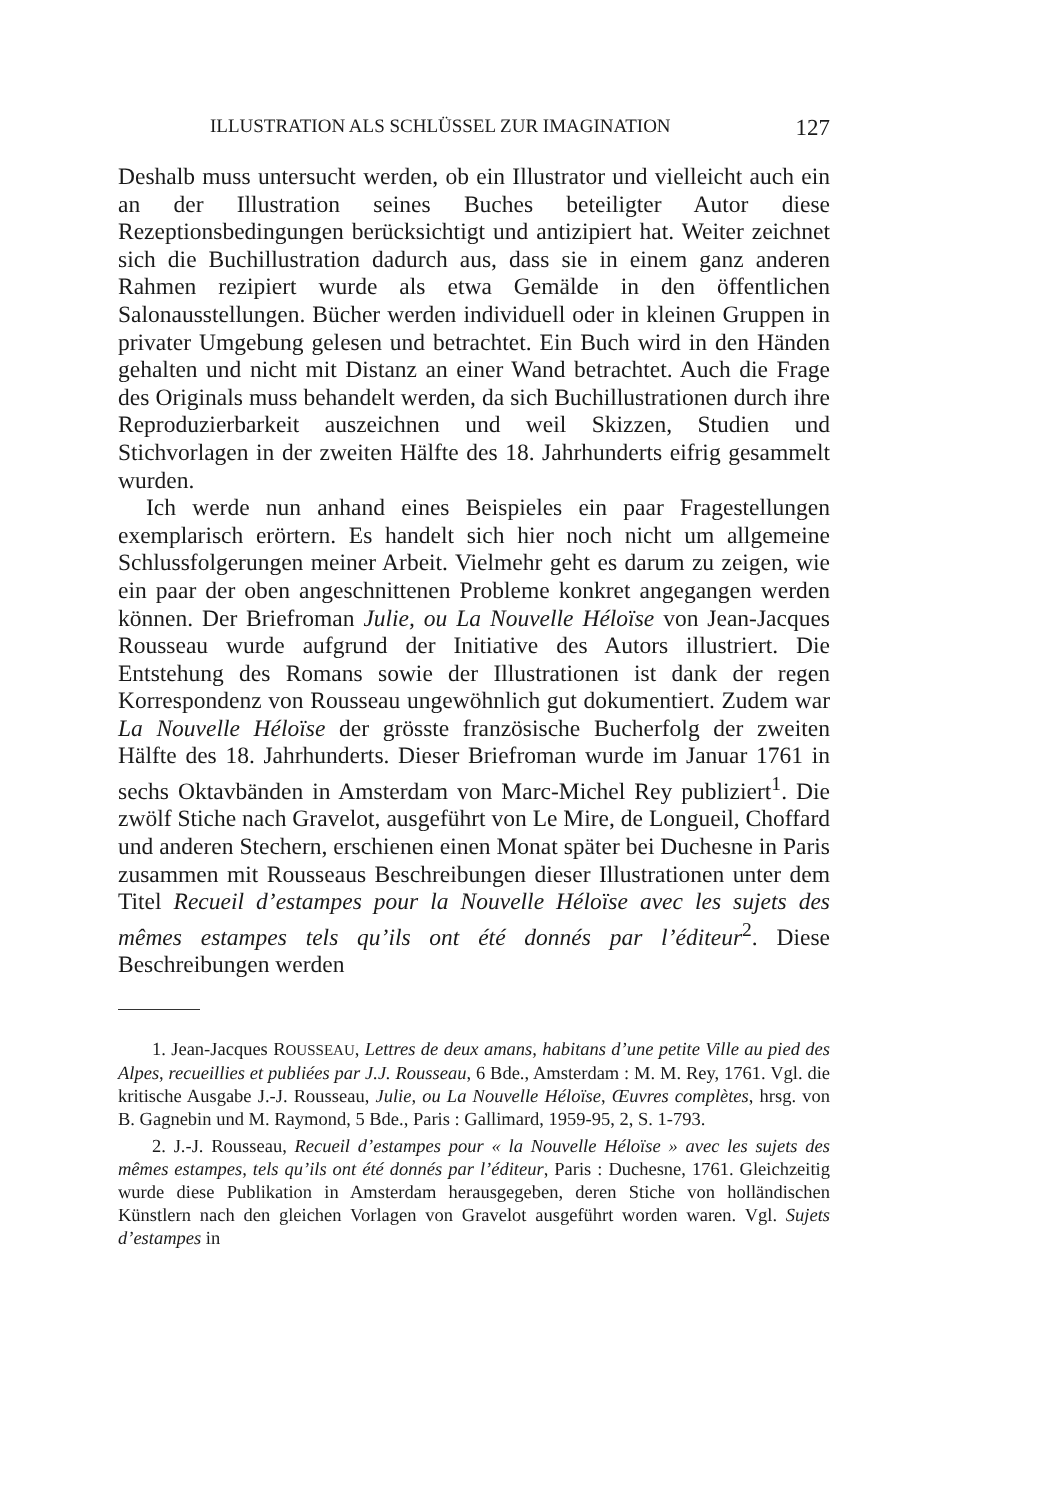ILLUSTRATION ALS SCHLÜSSEL ZUR IMAGINATION 127
Deshalb muss untersucht werden, ob ein Illustrator und vielleicht auch ein an der Illustration seines Buches beteiligter Autor diese Rezeptionsbedingungen berücksichtigt und antizipiert hat. Weiter zeichnet sich die Buchillustration dadurch aus, dass sie in einem ganz anderen Rahmen rezipiert wurde als etwa Gemälde in den öffentlichen Salonausstellungen. Bücher werden individuell oder in kleinen Gruppen in privater Umgebung gelesen und betrachtet. Ein Buch wird in den Händen gehalten und nicht mit Distanz an einer Wand betrachtet. Auch die Frage des Originals muss behandelt werden, da sich Buchillustrationen durch ihre Reproduzierbarkeit auszeichnen und weil Skizzen, Studien und Stichvorlagen in der zweiten Hälfte des 18. Jahrhunderts eifrig gesammelt wurden.
Ich werde nun anhand eines Beispieles ein paar Fragestellungen exemplarisch erörtern. Es handelt sich hier noch nicht um allgemeine Schlussfolgerungen meiner Arbeit. Vielmehr geht es darum zu zeigen, wie ein paar der oben angeschnittenen Probleme konkret angegangen werden können. Der Briefroman Julie, ou La Nouvelle Héloïse von Jean-Jacques Rousseau wurde aufgrund der Initiative des Autors illustriert. Die Entstehung des Romans sowie der Illustrationen ist dank der regen Korrespondenz von Rousseau ungewöhnlich gut dokumentiert. Zudem war La Nouvelle Héloïse der grösste französische Bucherfolg der zweiten Hälfte des 18. Jahrhunderts. Dieser Briefroman wurde im Januar 1761 in sechs Oktavbänden in Amsterdam von Marc-Michel Rey publiziert<sup>1</sup>. Die zwölf Stiche nach Gravelot, ausgeführt von Le Mire, de Longueil, Choffard und anderen Stechern, erschienen einen Monat später bei Duchesne in Paris zusammen mit Rousseaus Beschreibungen dieser Illustrationen unter dem Titel Recueil d’estampes pour la Nouvelle Héloïse avec les sujets des mêmes estampes tels qu’ils ont été donnés par l’éditeur<sup>2</sup>. Diese Beschreibungen werden
1. Jean-Jacques ROUSSEAU, Lettres de deux amans, habitans d’une petite Ville au pied des Alpes, recueillies et publiées par J.J. Rousseau, 6 Bde., Amsterdam : M. M. Rey, 1761. Vgl. die kritische Ausgabe J.-J. Rousseau, Julie, ou La Nouvelle Héloïse, Œuvres complètes, hrsg. von B. Gagnebin und M. Raymond, 5 Bde., Paris : Gallimard, 1959-95, 2, S. 1-793.
2. J.-J. Rousseau, Recueil d’estampes pour « la Nouvelle Héloïse » avec les sujets des mêmes estampes, tels qu’ils ont été donnés par l’éditeur, Paris : Duchesne, 1761. Gleichzeitig wurde diese Publikation in Amsterdam herausgegeben, deren Stiche von holländischen Künstlern nach den gleichen Vorlagen von Gravelot ausgeführt worden waren. Vgl. Sujets d’estampes in